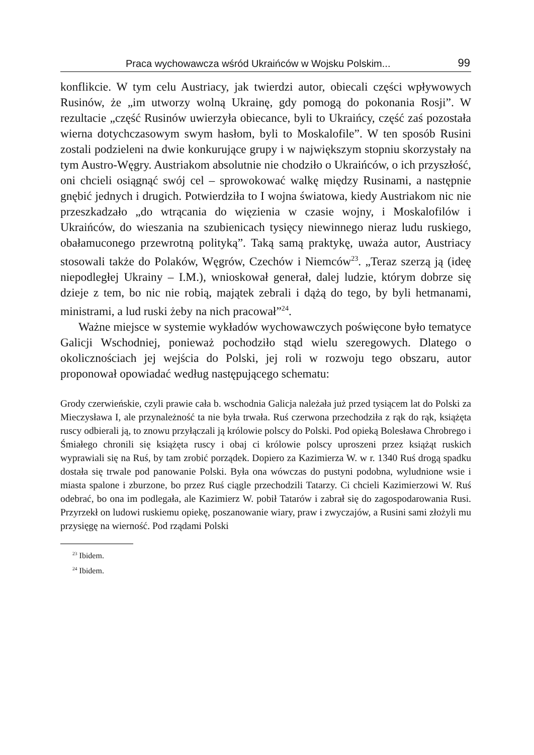Praca wychowawcza wśród Ukraińców w Wojsku Polskim... 99
konflikcie. W tym celu Austriacy, jak twierdzi autor, obiecali części wpływowych Rusinów, że „im utworzy wolną Ukrainę, gdy pomogą do pokonania Rosji”. W rezultacie „część Rusinów uwierzyła obiecance, byli to Ukraińcy, część zaś pozostała wierna dotychczasowym swym hasłom, byli to Moskalofile”. W ten sposób Rusini zostali podzieleni na dwie konkurujące grupy i w największym stopniu skorzystały na tym Austro-Węgry. Austriakom absolutnie nie chodziło o Ukraińców, o ich przyszłość, oni chcieli osiągnąć swój cel – sprowokować walkę między Rusinami, a następnie gnębić jednych i drugich. Potwierdziła to I wojna światowa, kiedy Austriakom nic nie przeszkadzało „do wtrącania do więzienia w czasie wojny, i Moskalofilów i Ukraińców, do wieszania na szubienicach tysięcy niewinnego nieraz ludu ruskiego, obałamuconego przewrotną polityką”. Taką samą praktykę, uważa autor, Austriacy stosowali także do Polaków, Węgrów, Czechów i Niemców<sup>23</sup>. „Teraz szerzą ją (ideę niepodległej Ukrainy – I.M.), wnioskował generał, dalej ludzie, którym dobrze się dzieje z tem, bo nic nie robią, majątek zebrali i dążą do tego, by byli hetmanami, ministrami, a lud ruski żeby na nich pracował”<sup>24</sup>.
Ważne miejsce w systemie wykładów wychowawczych poświęcone było tematyce Galicji Wschodniej, ponieważ pochodziło stąd wielu szeregowych. Dlatego o okolicznościach jej wejścia do Polski, jej roli w rozwoju tego obszaru, autor proponował opowiadać według następującego schematu:
Grody czerwieńskie, czyli prawie cała b. wschodnia Galicja należała już przed tysiącem lat do Polski za Mieczysława I, ale przynależność ta nie była trwała. Ruś czerwona przechodziła z rąk do rąk, książęta ruscy odbierali ją, to znowu przyłączali ją królowie polscy do Polski. Pod opieką Bolesława Chrobrego i Śmiałego chronili się książęta ruscy i obaj ci królowie polscy uproszeni przez książąt ruskich wyprawiali się na Ruś, by tam zrobić porządek. Dopiero za Kazimierza W. w r. 1340 Ruś drogą spadku dostała się trwale pod panowanie Polski. Była ona wówczas do pustyni podobna, wyludnione wsie i miasta spalone i zburzone, bo przez Ruś ciągle przechodzili Tatarzy. Ci chcieli Kazimierzowi W. Ruś odebrać, bo ona im podlegała, ale Kazimierz W. pobił Tatarów i zabrał się do zagospodarowania Rusi. Przyrzekł on ludowi ruskiemu opiekę, poszanowanie wiary, praw i zwyczajów, a Rusini sami złożyli mu przysięgę na wierność. Pod rządami Polski
<sup>23</sup> Ibidem.
<sup>24</sup> Ibidem.